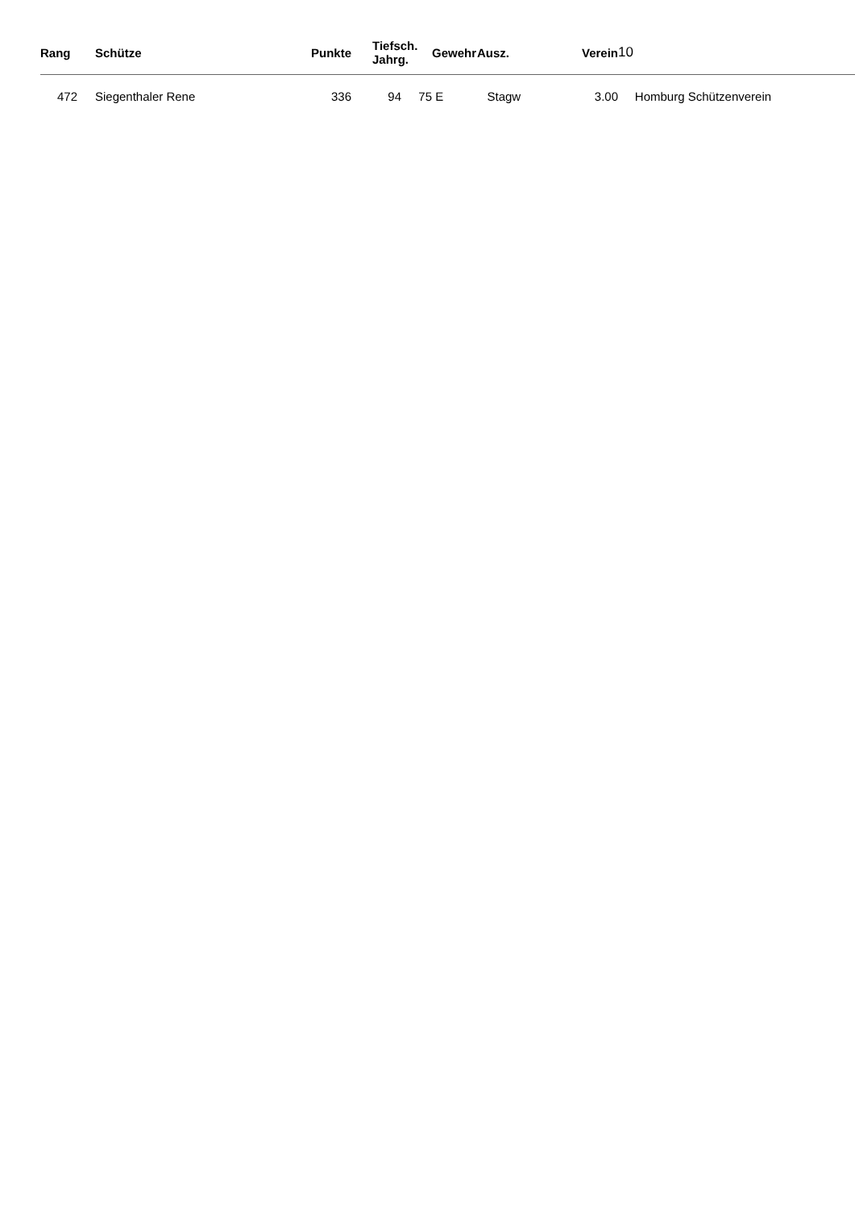| Rang | Schütze | Punkte | Tiefsch. Jahrg. | | Gewehr | Ausz. | Verein | 10 |
| --- | --- | --- | --- | --- | --- | --- | --- | --- |
| 472 | Siegenthaler Rene | 336 | 94 | 75 | E | Stagw | 3.00 | Homburg Schützenverein |